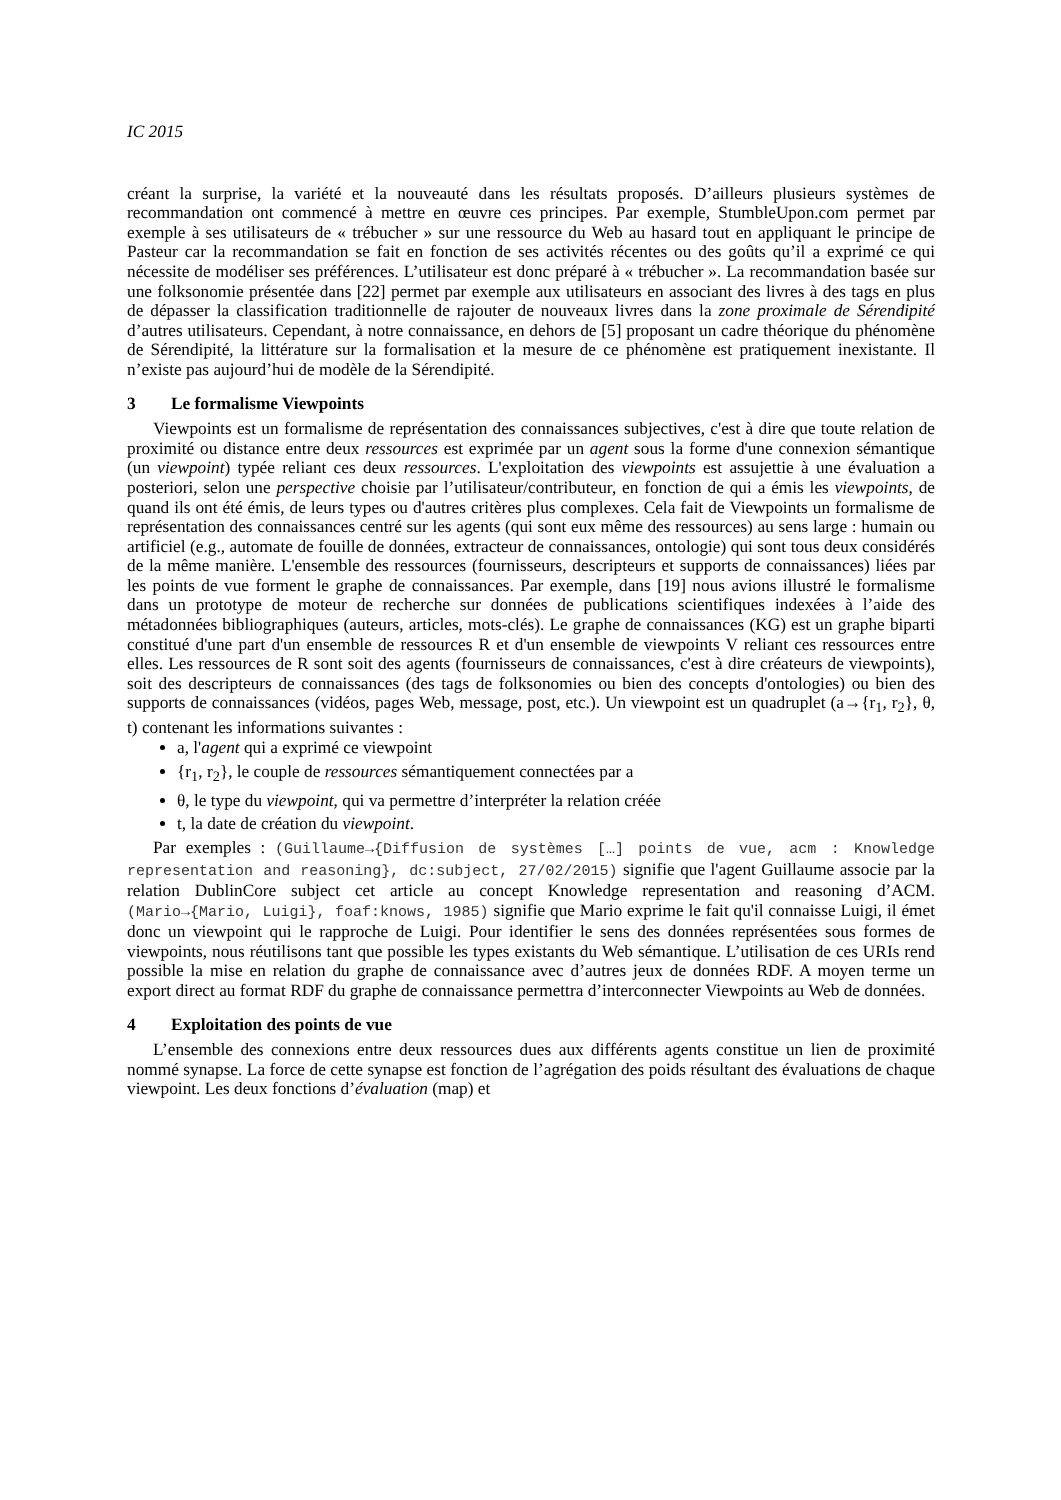IC 2015
créant la surprise, la variété et la nouveauté dans les résultats proposés. D’ailleurs plusieurs systèmes de recommandation ont commencé à mettre en œuvre ces principes. Par exemple, StumbleUpon.com permet par exemple à ses utilisateurs de « trébucher » sur une ressource du Web au hasard tout en appliquant le principe de Pasteur car la recommandation se fait en fonction de ses activités récentes ou des goûts qu’il a exprimé ce qui nécessite de modéliser ses préférences. L’utilisateur est donc préparé à « trébucher ». La recommandation basée sur une folksonomie présentée dans [22] permet par exemple aux utilisateurs en associant des livres à des tags en plus de dépasser la classification traditionnelle de rajouter de nouveaux livres dans la zone proximale de Sérendipité d’autres utilisateurs. Cependant, à notre connaissance, en dehors de [5] proposant un cadre théorique du phénomène de Sérendipité, la littérature sur la formalisation et la mesure de ce phénomène est pratiquement inexistante. Il n’existe pas aujourd’hui de modèle de la Sérendipité.
3 Le formalisme Viewpoints
Viewpoints est un formalisme de représentation des connaissances subjectives, c'est à dire que toute relation de proximité ou distance entre deux ressources est exprimée par un agent sous la forme d'une connexion sémantique (un viewpoint) typée reliant ces deux ressources. L'exploitation des viewpoints est assujettie à une évaluation a posteriori, selon une perspective choisie par l’utilisateur/contributeur, en fonction de qui a émis les viewpoints, de quand ils ont été émis, de leurs types ou d'autres critères plus complexes. Cela fait de Viewpoints un formalisme de représentation des connaissances centré sur les agents (qui sont eux même des ressources) au sens large : humain ou artificiel (e.g., automate de fouille de données, extracteur de connaissances, ontologie) qui sont tous deux considérés de la même manière. L'ensemble des ressources (fournisseurs, descripteurs et supports de connaissances) liées par les points de vue forment le graphe de connaissances. Par exemple, dans [19] nous avions illustré le formalisme dans un prototype de moteur de recherche sur données de publications scientifiques indexées à l’aide des métadonnées bibliographiques (auteurs, articles, mots-clés). Le graphe de connaissances (KG) est un graphe biparti constitué d'une part d'un ensemble de ressources R et d'un ensemble de viewpoints V reliant ces ressources entre elles. Les ressources de R sont soit des agents (fournisseurs de connaissances, c'est à dire créateurs de viewpoints), soit des descripteurs de connaissances (des tags de folksonomies ou bien des concepts d'ontologies) ou bien des supports de connaissances (vidéos, pages Web, message, post, etc.). Un viewpoint est un quadruplet (a→{r<sub>1</sub>, r<sub>2</sub>}, θ, t) contenant les informations suivantes :
a, l'agent qui a exprimé ce viewpoint
{r<sub>1</sub>, r<sub>2</sub>}, le couple de ressources sémantiquement connectées par a
θ, le type du viewpoint, qui va permettre d’interpréter la relation créée
t, la date de création du viewpoint.
Par exemples : (Guillaume→{Diffusion de systèmes […] points de vue, acm : Knowledge representation and reasoning}, dc:subject, 27/02/2015) signifie que l'agent Guillaume associe par la relation DublinCore subject cet article au concept Knowledge representation and reasoning d’ACM. (Mario→{Mario, Luigi}, foaf:knows, 1985) signifie que Mario exprime le fait qu'il connaisse Luigi, il émet donc un viewpoint qui le rapproche de Luigi. Pour identifier le sens des données représentées sous formes de viewpoints, nous réutilisons tant que possible les types existants du Web sémantique. L’utilisation de ces URIs rend possible la mise en relation du graphe de connaissance avec d’autres jeux de données RDF. A moyen terme un export direct au format RDF du graphe de connaissance permettra d’interconnecter Viewpoints au Web de données.
4 Exploitation des points de vue
L’ensemble des connexions entre deux ressources dues aux différents agents constitue un lien de proximité nommé synapse. La force de cette synapse est fonction de l’agrégation des poids résultant des évaluations de chaque viewpoint. Les deux fonctions d’évaluation (map) et